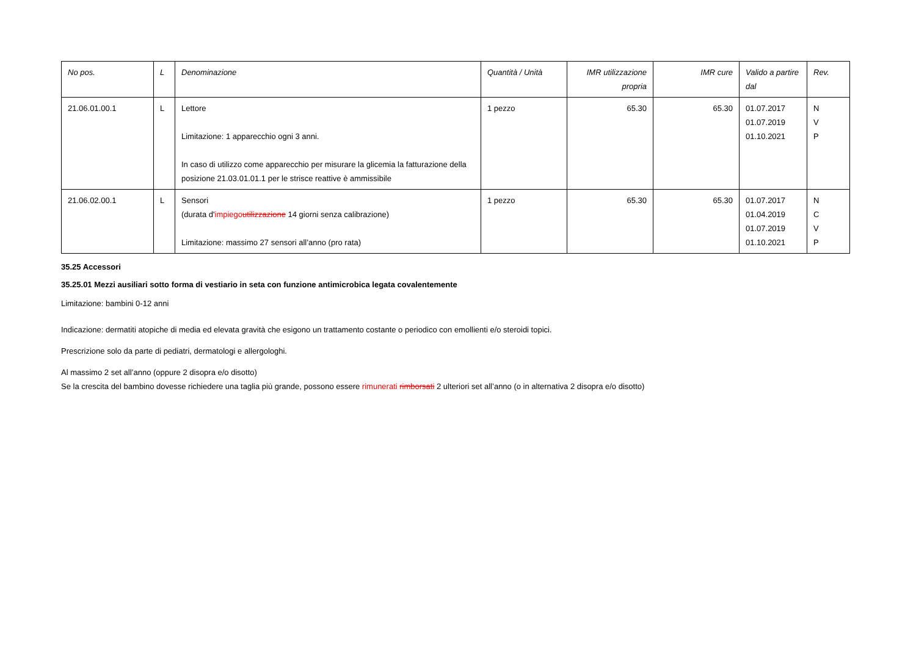| No pos. | L | Denominazione | Quantità / Unità | IMR utilizzazione propria | IMR cure | Valido a partire dal | Rev. |
| --- | --- | --- | --- | --- | --- | --- | --- |
| 21.06.01.00.1 | L | Lettore Limitazione: 1 apparecchio ogni 3 anni. In caso di utilizzo come apparecchio per misurare la glicemia la fatturazione della posizione 21.03.01.01.1 per le strisce reattive è ammissibile | 1 pezzo | 65.30 | 65.30 | 01.07.2017 01.07.2019 01.10.2021 | N V P |
| 21.06.02.00.1 | L | Sensori (durata d' impiego utilizzazione 14 giorni senza calibrazione) Limitazione: massimo 27 sensori all’anno (pro rata) | 1 pezzo | 65.30 | 65.30 | 01.07.2017 01.04.2019 01.07.2019 01.10.2021 | N C V P |
35.25 Accessori
35.25.01 Mezzi ausiliari sotto forma di vestiario in seta con funzione antimicrobica legata covalentemente
Limitazione: bambini 0-12 anni
Indicazione: dermatiti atopiche di media ed elevata gravità che esigono un trattamento costante o periodico con emollienti e/o steroidi topici.
Prescrizione solo da parte di pediatri, dermatologi e allergologhi.
Al massimo 2 set all’anno (oppure 2 disopra e/o disotto)
Se la crescita del bambino dovesse richiedere una taglia più grande, possono essere rimunerati rimborsati 2 ulteriori set all’anno (o in alternativa 2 disopra e/o disotto)